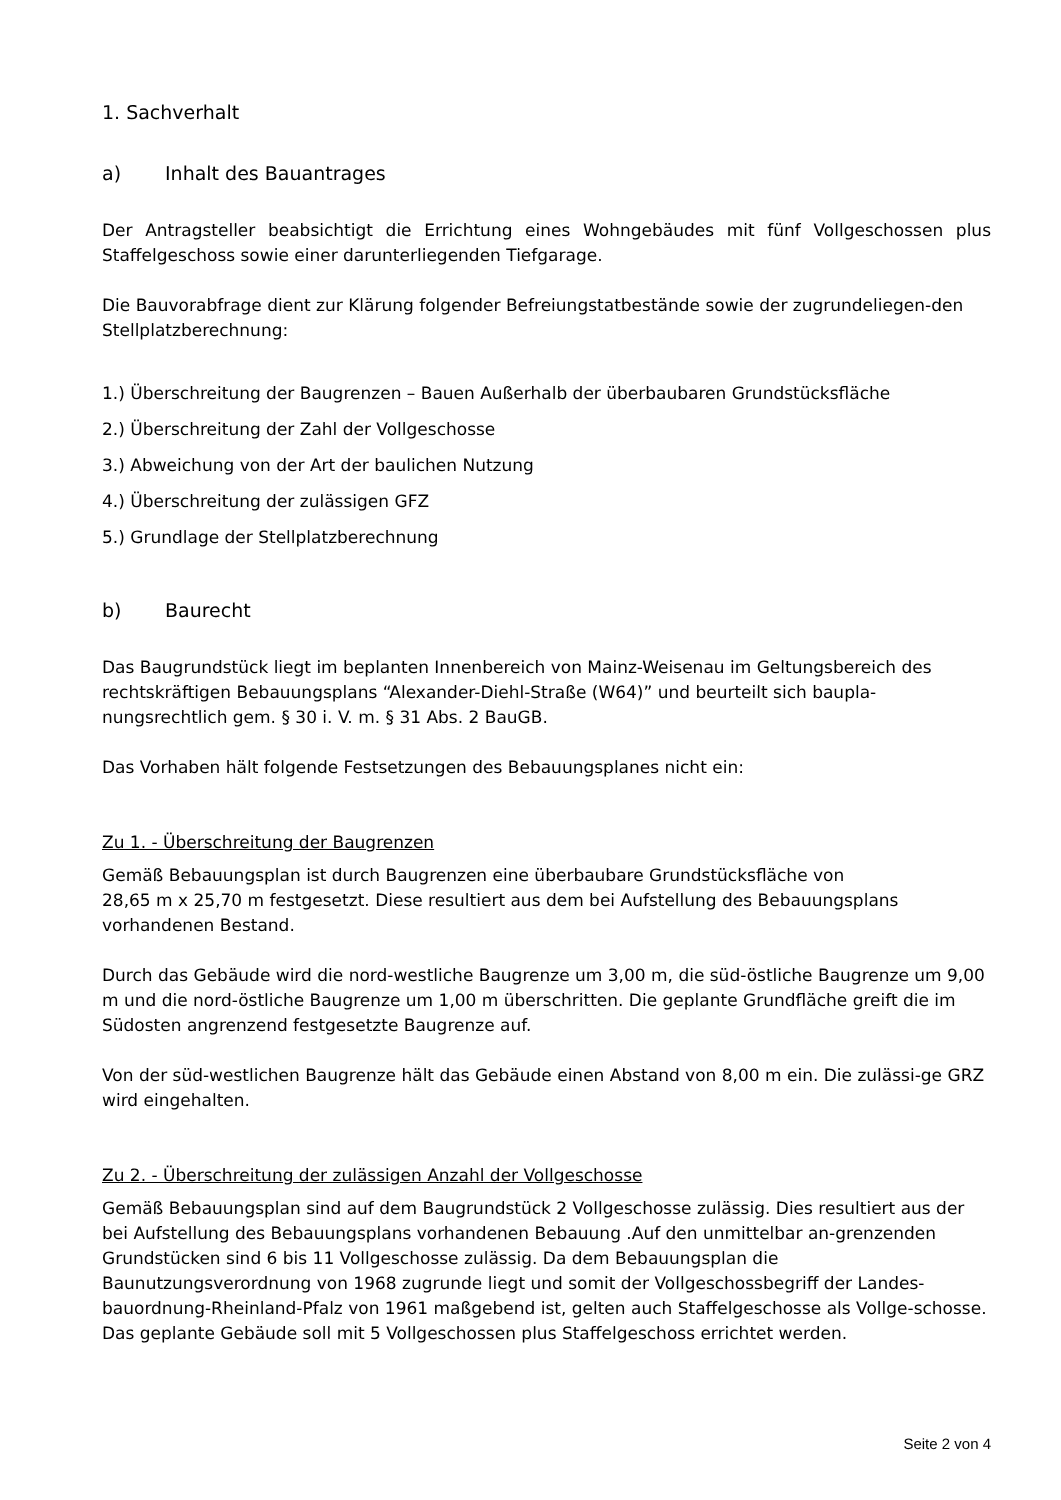1. Sachverhalt
a) Inhalt des Bauantrages
Der Antragsteller beabsichtigt die Errichtung eines Wohngebäudes mit fünf Vollgeschossen plus Staffelgeschoss sowie einer darunterliegenden Tiefgarage.
Die Bauvorabfrage dient zur Klärung folgender Befreiungstatbestände sowie der zugrundeliegen-den Stellplatzberechnung:
1.) Überschreitung der Baugrenzen – Bauen Außerhalb der überbaubaren Grundstücksfläche
2.) Überschreitung der Zahl der Vollgeschosse
3.) Abweichung von der Art der baulichen Nutzung
4.) Überschreitung der zulässigen GFZ
5.) Grundlage der Stellplatzberechnung
b) Baurecht
Das Baugrundstück liegt im beplanten Innenbereich von Mainz-Weisenau im Geltungsbereich des rechtskräftigen Bebauungsplans “Alexander-Diehl-Straße (W64)” und beurteilt sich baupla-nungsrechtlich gem. § 30 i. V. m. § 31 Abs. 2 BauGB.
Das Vorhaben hält folgende Festsetzungen des Bebauungsplanes nicht ein:
Zu 1. - Überschreitung der Baugrenzen
Gemäß Bebauungsplan ist durch Baugrenzen eine überbaubare Grundstücksfläche von
28,65 m x 25,70 m festgesetzt. Diese resultiert aus dem bei Aufstellung des Bebauungsplans vorhandenen Bestand.
Durch das Gebäude wird die nord-westliche Baugrenze um 3,00 m, die süd-östliche Baugrenze um 9,00 m und die nord-östliche Baugrenze um 1,00 m überschritten. Die geplante Grundfläche greift die im Südosten angrenzend festgesetzte Baugrenze auf.
Von der süd-westlichen Baugrenze hält das Gebäude einen Abstand von 8,00 m ein. Die zulässi-ge GRZ wird eingehalten.
Zu 2. - Überschreitung der zulässigen Anzahl der Vollgeschosse
Gemäß Bebauungsplan sind auf dem Baugrundstück 2 Vollgeschosse zulässig. Dies resultiert aus der bei Aufstellung des Bebauungsplans vorhandenen Bebauung .Auf den unmittelbar an-grenzenden Grundstücken sind 6 bis 11 Vollgeschosse zulässig. Da dem Bebauungsplan die Baunutzungsverordnung von 1968 zugrunde liegt und somit der Vollgeschossbegriff der Landes-bauordnung-Rheinland-Pfalz von 1961 maßgebend ist, gelten auch Staffelgeschosse als Vollge-schosse.
Das geplante Gebäude soll mit 5 Vollgeschossen plus Staffelgeschoss errichtet werden.
Seite 2 von 4